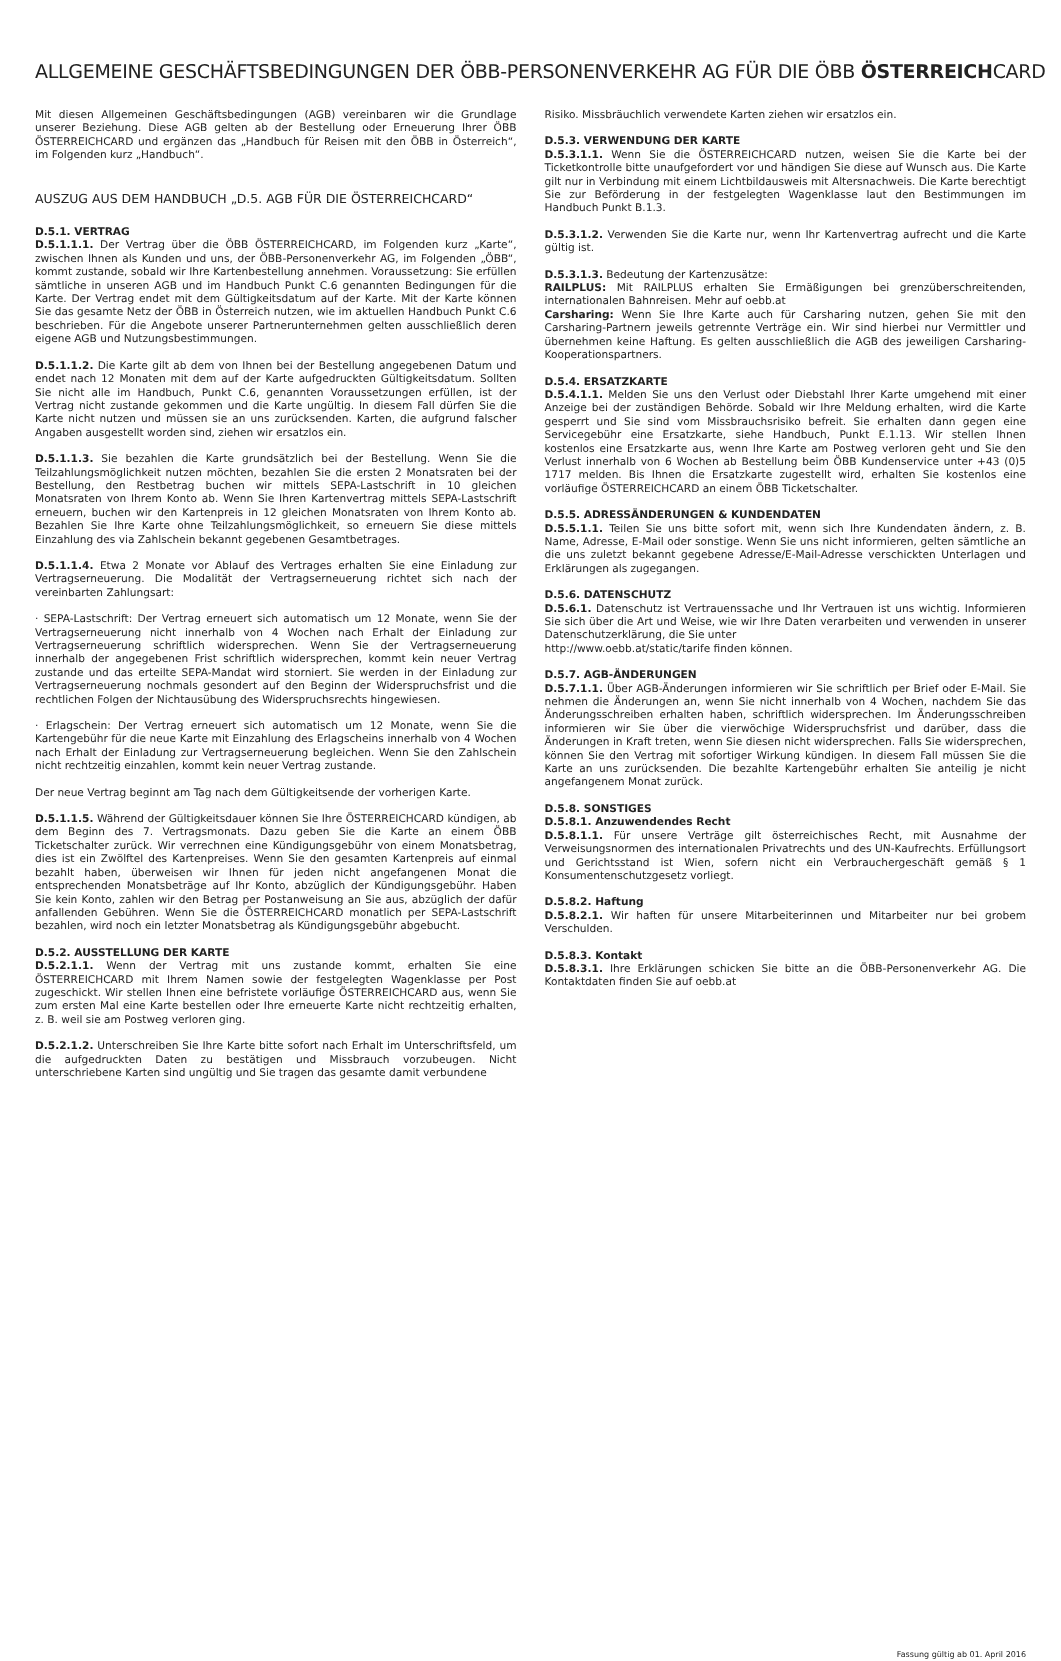ALLGEMEINE GESCHÄFTSBEDINGUNGEN DER ÖBB-PERSONENVERKEHR AG FÜR DIE ÖBB ÖSTERREICHCARD
Mit diesen Allgemeinen Geschäftsbedingungen (AGB) vereinbaren wir die Grundlage unserer Beziehung. Diese AGB gelten ab der Bestellung oder Erneuerung Ihrer ÖBB ÖSTERREICHCARD und ergänzen das „Handbuch für Reisen mit den ÖBB in Österreich“, im Folgenden kurz „Handbuch“.
AUSZUG AUS DEM HANDBUCH „D.5. AGB FÜR DIE ÖSTERREICHCARD“
D.5.1. VERTRAG
D.5.1.1.1. Der Vertrag über die ÖBB ÖSTERREICHCARD, im Folgenden kurz „Karte“, zwischen Ihnen als Kunden und uns, der ÖBB-Personenverkehr AG, im Folgenden „ÖBB“, kommt zustande, sobald wir Ihre Kartenbestellung annehmen. Voraussetzung: Sie erfüllen sämtliche in unseren AGB und im Handbuch Punkt C.6 genannten Bedingungen für die Karte. Der Vertrag endet mit dem Gültigkeitsdatum auf der Karte. Mit der Karte können Sie das gesamte Netz der ÖBB in Österreich nutzen, wie im aktuellen Handbuch Punkt C.6 beschrieben. Für die Angebote unserer Partnerunternehmen gelten ausschließlich deren eigene AGB und Nutzungsbestimmungen.
D.5.1.1.2. Die Karte gilt ab dem von Ihnen bei der Bestellung angegebenen Datum und endet nach 12 Monaten mit dem auf der Karte aufgedruckten Gültigkeitsdatum. Sollten Sie nicht alle im Handbuch, Punkt C.6, genannten Voraussetzungen erfüllen, ist der Vertrag nicht zustande gekommen und die Karte ungültig. In diesem Fall dürfen Sie die Karte nicht nutzen und müssen sie an uns zurücksenden. Karten, die aufgrund falscher Angaben ausgestellt worden sind, ziehen wir ersatzlos ein.
D.5.1.1.3. Sie bezahlen die Karte grundsätzlich bei der Bestellung. Wenn Sie die Teilzahlungsmöglichkeit nutzen möchten, bezahlen Sie die ersten 2 Monatsraten bei der Bestellung, den Restbetrag buchen wir mittels SEPA-Lastschrift in 10 gleichen Monatsraten von Ihrem Konto ab. Wenn Sie Ihren Kartenvertrag mittels SEPA-Lastschrift erneuern, buchen wir den Kartenpreis in 12 gleichen Monatsraten von Ihrem Konto ab. Bezahlen Sie Ihre Karte ohne Teilzahlungsmöglichkeit, so erneuern Sie diese mittels Einzahlung des via Zahlschein bekannt gegebenen Gesamtbetrages.
D.5.1.1.4. Etwa 2 Monate vor Ablauf des Vertrages erhalten Sie eine Einladung zur Vertragserneuerung. Die Modalität der Vertragserneuerung richtet sich nach der vereinbarten Zahlungsart:
· SEPA-Lastschrift: Der Vertrag erneuert sich automatisch um 12 Monate, wenn Sie der Vertragserneuerung nicht innerhalb von 4 Wochen nach Erhalt der Einladung zur Vertragserneuerung schriftlich widersprechen. Wenn Sie der Vertragserneuerung innerhalb der angegebenen Frist schriftlich widersprechen, kommt kein neuer Vertrag zustande und das erteilte SEPA-Mandat wird storniert. Sie werden in der Einladung zur Vertragserneuerung nochmals gesondert auf den Beginn der Widerspruchsfrist und die rechtlichen Folgen der Nichtausübung des Widerspruchsrechts hingewiesen.
· Erlagschein: Der Vertrag erneuert sich automatisch um 12 Monate, wenn Sie die Kartengebühr für die neue Karte mit Einzahlung des Erlagscheins innerhalb von 4 Wochen nach Erhalt der Einladung zur Vertragserneuerung begleichen. Wenn Sie den Zahlschein nicht rechtzeitig einzahlen, kommt kein neuer Vertrag zustande.
Der neue Vertrag beginnt am Tag nach dem Gültigkeitsende der vorherigen Karte.
D.5.1.1.5. Während der Gültigkeitsdauer können Sie Ihre ÖSTERREICHCARD kündigen, ab dem Beginn des 7. Vertragsmonats. Dazu geben Sie die Karte an einem ÖBB Ticketschalter zurück. Wir verrechnen eine Kündigungsgebühr von einem Monatsbetrag, dies ist ein Zwölftel des Kartenpreises. Wenn Sie den gesamten Kartenpreis auf einmal bezahlt haben, überweisen wir Ihnen für jeden nicht angefangenen Monat die entsprechenden Monatsbeträge auf Ihr Konto, abzüglich der Kündigungsgebühr. Haben Sie kein Konto, zahlen wir den Betrag per Postanweisung an Sie aus, abzüglich der dafür anfallenden Gebühren. Wenn Sie die ÖSTERREICHCARD monatlich per SEPA-Lastschrift bezahlen, wird noch ein letzter Monatsbetrag als Kündigungsgebühr abgebucht.
D.5.2. AUSSTELLUNG DER KARTE
D.5.2.1.1. Wenn der Vertrag mit uns zustande kommt, erhalten Sie eine ÖSTERREICHCARD mit Ihrem Namen sowie der festgelegten Wagenklasse per Post zugeschickt. Wir stellen Ihnen eine befristete vorläufige ÖSTERREICHCARD aus, wenn Sie zum ersten Mal eine Karte bestellen oder Ihre erneuerte Karte nicht rechtzeitig erhalten, z. B. weil sie am Postweg verloren ging.
D.5.2.1.2. Unterschreiben Sie Ihre Karte bitte sofort nach Erhalt im Unterschriftsfeld, um die aufgedruckten Daten zu bestätigen und Missbrauch vorzubeugen. Nicht unterschriebene Karten sind ungültig und Sie tragen das gesamte damit verbundene
Risiko. Missbräuchlich verwendete Karten ziehen wir ersatzlos ein.
D.5.3. VERWENDUNG DER KARTE
D.5.3.1.1. Wenn Sie die ÖSTERREICHCARD nutzen, weisen Sie die Karte bei der Ticketkontrolle bitte unaufgefordert vor und händigen Sie diese auf Wunsch aus. Die Karte gilt nur in Verbindung mit einem Lichtbildausweis mit Altersnachweis. Die Karte berechtigt Sie zur Beförderung in der festgelegten Wagenklasse laut den Bestimmungen im Handbuch Punkt B.1.3.
D.5.3.1.2. Verwenden Sie die Karte nur, wenn Ihr Kartenvertrag aufrecht und die Karte gültig ist.
D.5.3.1.3. Bedeutung der Kartenzusätze:
RAILPLUS: Mit RAILPLUS erhalten Sie Ermäßigungen bei grenzüberschreitenden, internationalen Bahnreisen. Mehr auf oebb.at
Carsharing: Wenn Sie Ihre Karte auch für Carsharing nutzen, gehen Sie mit den Carsharing-Partnern jeweils getrennte Verträge ein. Wir sind hierbei nur Vermittler und übernehmen keine Haftung. Es gelten ausschließlich die AGB des jeweiligen Carsharing-Kooperationspartners.
D.5.4. ERSATZKARTE
D.5.4.1.1. Melden Sie uns den Verlust oder Diebstahl Ihrer Karte umgehend mit einer Anzeige bei der zuständigen Behörde. Sobald wir Ihre Meldung erhalten, wird die Karte gesperrt und Sie sind vom Missbrauchsrisiko befreit. Sie erhalten dann gegen eine Servicegebühr eine Ersatzkarte, siehe Handbuch, Punkt E.1.13. Wir stellen Ihnen kostenlos eine Ersatzkarte aus, wenn Ihre Karte am Postweg verloren geht und Sie den Verlust innerhalb von 6 Wochen ab Bestellung beim ÖBB Kundenservice unter +43 (0)5 1717 melden. Bis Ihnen die Ersatzkarte zugestellt wird, erhalten Sie kostenlos eine vorläufige ÖSTERREICHCARD an einem ÖBB Ticketschalter.
D.5.5. ADRESSÄNDERUNGEN & KUNDENDATEN
D.5.5.1.1. Teilen Sie uns bitte sofort mit, wenn sich Ihre Kundendaten ändern, z. B. Name, Adresse, E-Mail oder sonstige. Wenn Sie uns nicht informieren, gelten sämtliche an die uns zuletzt bekannt gegebene Adresse/E-Mail-Adresse verschickten Unterlagen und Erklärungen als zugegangen.
D.5.6. DATENSCHUTZ
D.5.6.1. Datenschutz ist Vertrauenssache und Ihr Vertrauen ist uns wichtig. Informieren Sie sich über die Art und Weise, wie wir Ihre Daten verarbeiten und verwenden in unserer Datenschutzerklärung, die Sie unter
http://www.oebb.at/static/tarife finden können.
D.5.7. AGB-ÄNDERUNGEN
D.5.7.1.1. Über AGB-Änderungen informieren wir Sie schriftlich per Brief oder E-Mail. Sie nehmen die Änderungen an, wenn Sie nicht innerhalb von 4 Wochen, nachdem Sie das Änderungsschreiben erhalten haben, schriftlich widersprechen. Im Änderungsschreiben informieren wir Sie über die vierwöchige Widerspruchsfrist und darüber, dass die Änderungen in Kraft treten, wenn Sie diesen nicht widersprechen. Falls Sie widersprechen, können Sie den Vertrag mit sofortiger Wirkung kündigen. In diesem Fall müssen Sie die Karte an uns zurücksenden. Die bezahlte Kartengebühr erhalten Sie anteilig je nicht angefangenem Monat zurück.
D.5.8. SONSTIGES
D.5.8.1. Anzuwendendes Recht
D.5.8.1.1. Für unsere Verträge gilt österreichisches Recht, mit Ausnahme der Verweisungsnormen des internationalen Privatrechts und des UN-Kaufrechts. Erfüllungsort und Gerichtsstand ist Wien, sofern nicht ein Verbrauchergeschäft gemäß § 1 Konsumentenschutzgesetz vorliegt.
D.5.8.2. Haftung
D.5.8.2.1. Wir haften für unsere Mitarbeiterinnen und Mitarbeiter nur bei grobem Verschulden.
D.5.8.3. Kontakt
D.5.8.3.1. Ihre Erklärungen schicken Sie bitte an die ÖBB-Personenverkehr AG. Die Kontaktdaten finden Sie auf oebb.at
Fassung gültig ab 01. April 2016